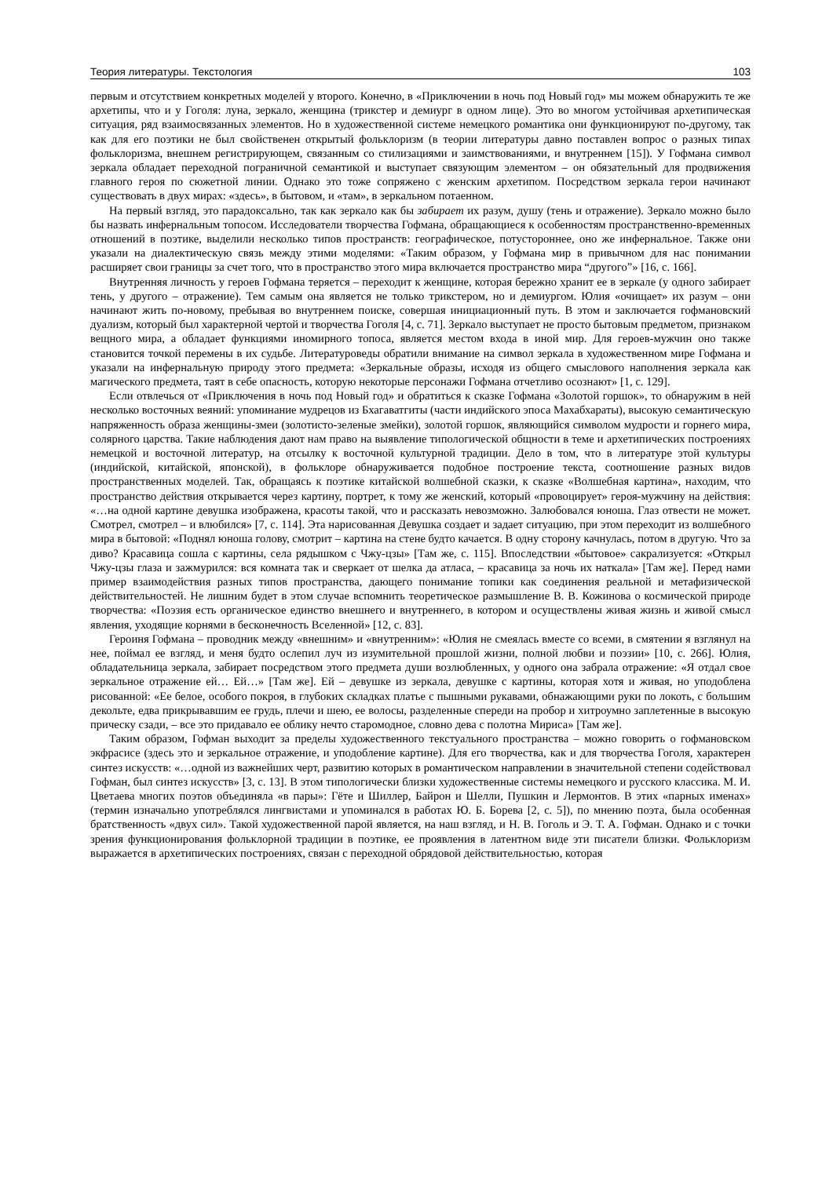Теория литературы. Текстология 103
первым и отсутствием конкретных моделей у второго. Конечно, в «Приключении в ночь под Новый год» мы можем обнаружить те же архетипы, что и у Гоголя: луна, зеркало, женщина (трикстер и демиург в одном лице). Это во многом устойчивая архетипическая ситуация, ряд взаимосвязанных элементов. Но в художественной системе немецкого романтика они функционируют по-другому, так как для его поэтики не был свойственен открытый фольклоризм (в теории литературы давно поставлен вопрос о разных типах фольклоризма, внешнем регистрирующем, связанным со стилизациями и заимствованиями, и внутреннем [15]). У Гофмана символ зеркала обладает переходной пограничной семантикой и выступает связующим элементом – он обязательный для продвижения главного героя по сюжетной линии. Однако это тоже сопряжено с женским архетипом. Посредством зеркала герои начинают существовать в двух мирах: «здесь», в бытовом, и «там», в зеркальном потаенном.
На первый взгляд, это парадоксально, так как зеркало как бы забирает их разум, душу (тень и отражение). Зеркало можно было бы назвать инфернальным топосом. Исследователи творчества Гофмана, обращающиеся к особенностям пространственно-временных отношений в поэтике, выделили несколько типов пространств: географическое, потустороннее, оно же инфернальное. Также они указали на диалектическую связь между этими моделями: «Таким образом, у Гофмана мир в привычном для нас понимании расширяет свои границы за счет того, что в пространство этого мира включается пространство мира “другого”» [16, с. 166].
Внутренняя личность у героев Гофмана теряется – переходит к женщине, которая бережно хранит ее в зеркале (у одного забирает тень, у другого – отражение). Тем самым она является не только трикстером, но и демиургом. Юлия «очищает» их разум – они начинают жить по-новому, пребывая во внутреннем поиске, совершая инициационный путь. В этом и заключается гофмановский дуализм, который был характерной чертой и творчества Гоголя [4, с. 71]. Зеркало выступает не просто бытовым предметом, признаком вещного мира, а обладает функциями иномирного топоса, является местом входа в иной мир. Для героев-мужчин оно также становится точкой перемены в их судьбе. Литературоведы обратили внимание на символ зеркала в художественном мире Гофмана и указали на инфернальную природу этого предмета: «Зеркальные образы, исходя из общего смыслового наполнения зеркала как магического предмета, таят в себе опасность, которую некоторые персонажи Гофмана отчетливо осознают» [1, с. 129].
Если отвлечься от «Приключения в ночь под Новый год» и обратиться к сказке Гофмана «Золотой горшок», то обнаружим в ней несколько восточных веяний: упоминание мудрецов из Бхагаватгиты (части индийского эпоса Махабхараты), высокую семантическую напряженность образа женщины-змеи (золотисто-зеленые змейки), золотой горшок, являющийся символом мудрости и горнего мира, солярного царства. Такие наблюдения дают нам право на выявление типологической общности в теме и архетипических построениях немецкой и восточной литератур, на отсылку к восточной культурной традиции. Дело в том, что в литературе этой культуры (индийской, китайской, японской), в фольклоре обнаруживается подобное построение текста, соотношение разных видов пространственных моделей. Так, обращаясь к поэтике китайской волшебной сказки, к сказке «Волшебная картина», находим, что пространство действия открывается через картину, портрет, к тому же женский, который «провоцирует» героя-мужчину на действия: «…на одной картине девушка изображена, красоты такой, что и рассказать невозможно. Залюбовался юноша. Глаз отвести не может. Смотрел, смотрел – и влюбился» [7, с. 114]. Эта нарисованная Девушка создает и задает ситуацию, при этом переходит из волшебного мира в бытовой: «Поднял юноша голову, смотрит – картина на стене будто качается. В одну сторону качнулась, потом в другую. Что за диво? Красавица сошла с картины, села рядышком с Чжу-цзы» [Там же, с. 115]. Впоследствии «бытовое» сакрализуется: «Открыл Чжу-цзы глаза и зажмурился: вся комната так и сверкает от шелка да атласа, – красавица за ночь их наткала» [Там же]. Перед нами пример взаимодействия разных типов пространства, дающего понимание топики как соединения реальной и метафизической действительностей. Не лишним будет в этом случае вспомнить теоретическое размышление В. В. Кожинова о космической природе творчества: «Поэзия есть органическое единство внешнего и внутреннего, в котором и осуществлены живая жизнь и живой смысл явления, уходящие корнями в бесконечность Вселенной» [12, с. 83].
Героиня Гофмана – проводник между «внешним» и «внутренним»: «Юлия не смеялась вместе со всеми, в смятении я взглянул на нее, поймал ее взгляд, и меня будто ослепил луч из изумительной прошлой жизни, полной любви и поэзии» [10, с. 266]. Юлия, обладательница зеркала, забирает посредством этого предмета души возлюбленных, у одного она забрала отражение: «Я отдал свое зеркальное отражение ей… Ей…» [Там же]. Ей – девушке из зеркала, девушке с картины, которая хотя и живая, но уподоблена рисованной: «Ее белое, особого покроя, в глубоких складках платье с пышными рукавами, обнажающими руки по локоть, с большим декольте, едва прикрывавшим ее грудь, плечи и шею, ее волосы, разделенные спереди на пробор и хитроумно заплетенные в высокую прическу сзади, – все это придавало ее облику нечто старомодное, словно дева с полотна Мириса» [Там же].
Таким образом, Гофман выходит за пределы художественного текстуального пространства – можно говорить о гофмановском экфрасисе (здесь это и зеркальное отражение, и уподобление картине). Для его творчества, как и для творчества Гоголя, характерен синтез искусств: «…одной из важнейших черт, развитию которых в романтическом направлении в значительной степени содействовал Гофман, был синтез искусств» [3, с. 13]. В этом типологически близки художественные системы немецкого и русского классика. М. И. Цветаева многих поэтов объединяла «в пары»: Гёте и Шиллер, Байрон и Шелли, Пушкин и Лермонтов. В этих «парных именах» (термин изначально употреблялся лингвистами и упоминался в работах Ю. Б. Борева [2, с. 5]), по мнению поэта, была особенная братственность «двух сил». Такой художественной парой является, на наш взгляд, и Н. В. Гоголь и Э. Т. А. Гофман. Однако и с точки зрения функционирования фольклорной традиции в поэтике, ее проявления в латентном виде эти писатели близки. Фольклоризм выражается в архетипических построениях, связан с переходной обрядовой действительностью, которая